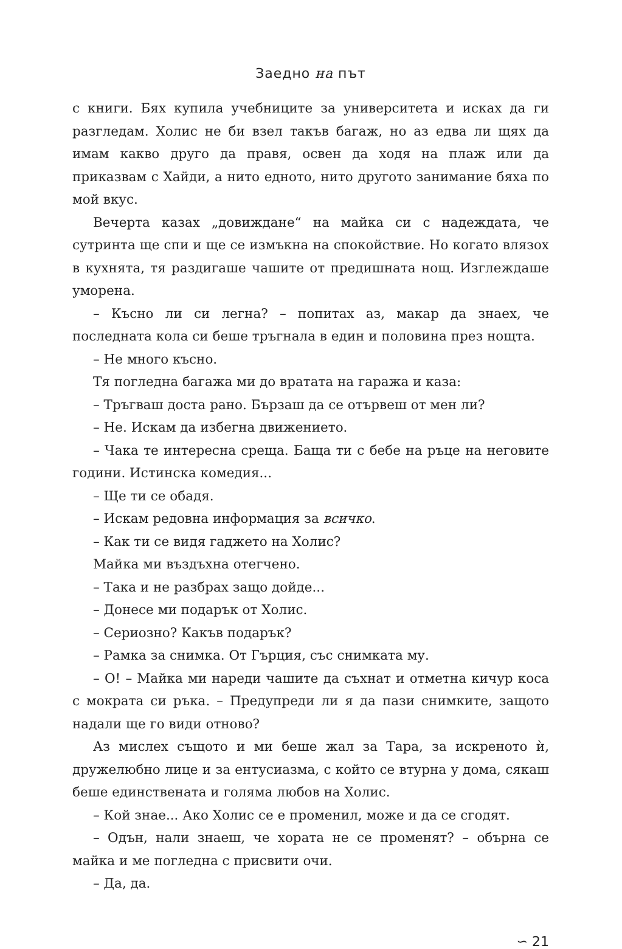Заедно на път
с книги. Бях купила учебниците за университета и исках да ги разгледам. Холис не би взел такъв багаж, но аз едва ли щях да имам какво друго да правя, освен да ходя на плаж или да приказвам с Хайди, а нито едното, нито другото занимание бяха по мой вкус.
Вечерта казах „довиждане“ на майка си с надеждата, че сутринта ще спи и ще се измъкна на спокойствие. Но когато влязох в кухнята, тя раздигаше чашите от предишната нощ. Изглеждаше уморена.
– Късно ли си легна? – попитах аз, макар да знаех, че последната кола си беше тръгнала в един и половина през нощта.
– Не много късно.
Тя погледна багажа ми до вратата на гаража и каза:
– Тръгваш доста рано. Бързаш да се отървеш от мен ли?
– Не. Искам да избегна движението.
– Чака те интересна среща. Баща ти с бебе на ръце на неговите години. Истинска комедия...
– Ще ти се обадя.
– Искам редовна информация за всичко.
– Как ти се видя гаджето на Холис?
Майка ми въздъхна отегчено.
– Така и не разбрах защо дойде...
– Донесе ми подарък от Холис.
– Сериозно? Какъв подарък?
– Рамка за снимка. От Гърция, със снимката му.
– О! – Майка ми нареди чашите да съхнат и отметна кичур коса с мократа си ръка. – Предупреди ли я да пази снимките, защото надали ще го види отново?
Аз мислех същото и ми беше жал за Тара, за искреното ѝ, дружелюбно лице и за ентусиазма, с който се втурна у дома, сякаш беше единствената и голяма любов на Холис.
– Кой знае... Ако Холис се е променил, може и да се сгодят.
– Одън, нали знаеш, че хората не се променят? – обърна се майка и ме погледна с присвити очи.
– Да, да.
∽ 21